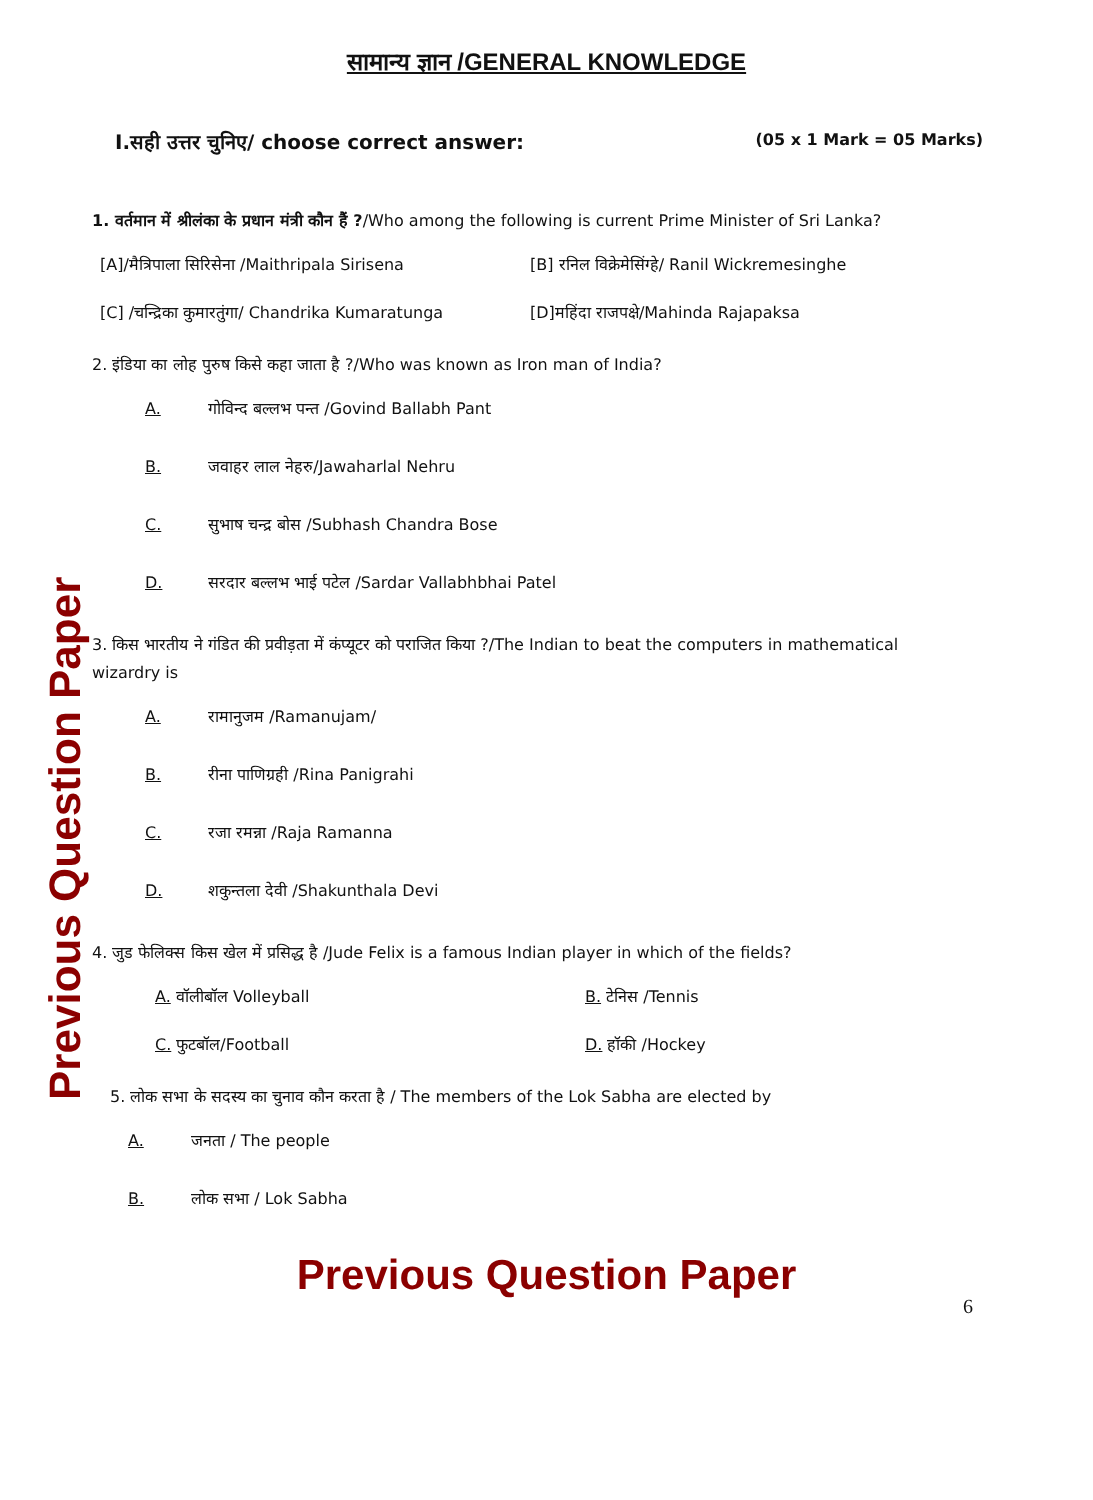सामान्य ज्ञान /GENERAL KNOWLEDGE
I.सही उत्तर चुनिए/ choose correct answer: (05 x 1 Mark = 05 Marks)
1. वर्तमान में श्रीलंका के प्रधान मंत्री कौन हैं ?/Who among the following is current Prime Minister of Sri Lanka?
[A]/मैत्रिपाला सिरिसेना /Maithripala Sirisena
[B] रनिल विक्रेमेसिंग्हे/ Ranil Wickremesinghe
[C] /चन्द्रिका कुमारतुंगा/ Chandrika Kumaratunga
[D]महिंदा राजपक्षे/Mahinda Rajapaksa
2. इंडिया का लोह पुरुष किसे कहा जाता है ?/Who was known as Iron man of India?
A. गोविन्द बल्लभ पन्त /Govind Ballabh Pant
B. जवाहर लाल नेहरु/Jawaharlal Nehru
C. सुभाष चन्द्र बोस /Subhash Chandra Bose
D. सरदार बल्लभ भाई पटेल /Sardar Vallabhbhai Patel
3. किस भारतीय ने गंडित की प्रवीड़ता में कंप्यूटर को पराजित किया ?/The Indian to beat the computers in mathematical wizardry is
A. रामानुजम /Ramanujam/
B. रीना पाणिग्रही /Rina Panigrahi
C. रजा रमन्ना /Raja Ramanna
D. शकुन्तला देवी /Shakunthala Devi
4. जुड फेलिक्स किस खेल में प्रसिद्ध है /Jude Felix is a famous Indian player in which of the fields?
A. वॉलीबॉल Volleyball B. टेनिस /Tennis
C. फुटबॉल/Football D. हॉकी /Hockey
5. लोक सभा के सदस्य का चुनाव कौन करता है / The members of the Lok Sabha are elected by
A. जनता / The people
B. लोक सभा / Lok Sabha
6
Previous Question Paper
Previous Question Paper